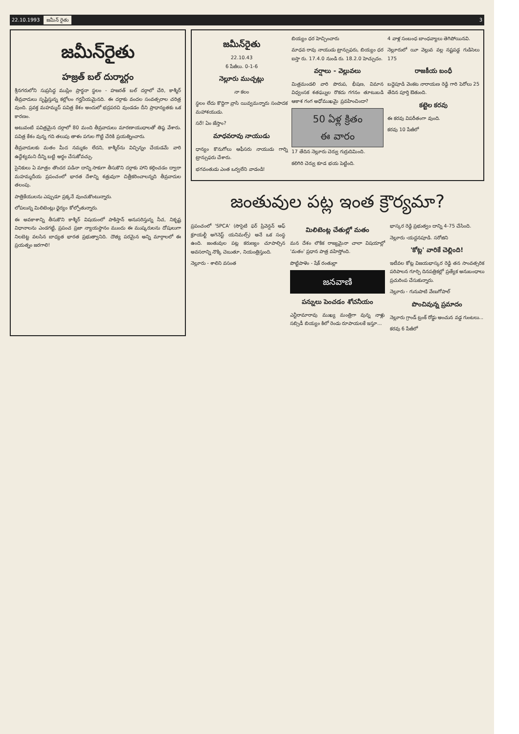22.10.1993 జమీన్ రైతు 3
జమీన్‌రైతు
హజ్రత్ బల్ దుర్మార్గం
శ్రీనగరులోని సుప్రసిద్ధ ముస్లిం ప్రార్థనా స్థలం - హజరత్ బల్ దర్గాలో చేరి, కాశ్మీర్ తీవ్రవాదులు సృష్టిస్తున్న కల్లోలం గర్హనీయమైనది. ఈ దర్గాకు వందల సంవత్సరాల చరిత్ర వుంది. ప్రవక్త మహమ్మద్ పవిత్ర కేశం అందులో భద్రపరచి వుండడం దీని ప్రాధాన్యతకు ఒక కారణం.
అటువంటి పవిత్రమైన దర్గాలో 80 మంది తీవ్రవాదులు మారణాయుధాలతో తిష్ఠ వేశారు. పవిత్ర కేశం వున్న గది తలుపు తాళం పగుల గొట్టి చేరికి ప్రయత్నించారు.
తీవ్రవాదులకు మతం మీద నమ్మకం లేదని, కాశ్మీర్‌ను విచ్ఛిన్నం చేయడమే వారి ఉద్దేశ్యమని దీన్ని బట్టి అర్థం చేసుకోవచ్చు.
సైనికులు ఏ మాత్రం తొందర పడినా దాన్ని సాకుగా తీసుకొని దర్గాకు హాని కల్గించడం ద్వారా మహమ్మదీయ ప్రపంచంలో భారత దేశాన్ని శత్రువుగా చిత్రీకరించాలన్నది తీవ్రవాదుల తలంపు.
పాత్రికేయులను ఎప్పుడూ ప్రక్కనే వుంచుకొంటున్నారు.
లోపలున్న మిలిటెంట్లు ధైర్యం కోల్పోతున్నారు.
ఈ అవకాశాన్ని తీసుకొని కాశ్మీర్ విషయంలో పాకిస్తాన్ అనుసరిస్తున్న నీచ, నికృష్ట విధానాలను ఎండగట్టి, ప్రపంచ ప్రజా న్యాయస్థానం ముందు ఈ ముష్కరులను దోషులుగా నిలబెట్ట వలసిన బాధ్యత భారత ప్రభుత్వానిది. దౌత్య పరమైన అన్ని మార్గాలలో ఈ ప్రయత్నం జరగాలి!
జమీన్‌రైతు
22.10.43
6 పేజీలు. 0-1-6
నెల్లూరు ముచ్చట్లు
నా కలం
స్థలం లేదు కొద్దిగా వ్రాసి యివ్వమన్నారు సంపాదక మహాశయుడు.
సరే! ఏం జేస్తాం?
మాధవరావు నాయుడు
ధాన్యం కొనుగోలు ఆఫీసరు నాయుడు గార్ని ట్రాన్సుఫరు చేశారు.
భగవంతుడు ఎంత ఒర్వలేని వాడండి!
బియ్యం ధర హెచ్చించారు
మాధవ రావు నాయుడు ట్రాన్సుఫరు, బియ్యం ధర ఐస్తా రు. 17.4.0 నుండి రు. 18.2.0 హెచ్చుదం.
వర్షాలు - వెల్లువలు
మిత్రమండలి వారి పొరుప, భీషణ, విమాన విధ్వంసక శతఘ్నుల రొకదు గగనం తూటుబడి ఆకాశ గంగ అధోముఖమై ప్రవహించిందా?
50 ఏళ్ల క్రితం
ఈ వారం
17 తేదిన నెల్లూరు చెర్వు గుర్రుదిమింది.
కలిగిరి చెర్వు కూడ భయ పెట్టింది.
4 వాళ్ల సంబంధ బాంధవ్యాలు తెగిపోయినవి.
నెల్లూరులో యీ వెల్లువ వల్ల నష్టపడ్డ గుడిసెలు 175
రాజకీయ బంధీ
బద్దెపూడి వెంకట నారాయణ రెడ్డి గారి పెరోలు 25 తేదిన పూర్తి ఔతుంది.
కట్టెల కరవు
ఈ కరవు విపరీతంగా వుంది.
కరవు 10 పేజీలో
జంతువుల పట్ల ఇంత క్రౌర్యమా?
ప్రపంచంలో 'SPCA' (సొసైటి ఫర్ ప్రివెన్షన్ ఆఫ్ క్రూయల్టీ అగెనెస్ట్ యనిమల్స్) అనే ఒక సంస్థ ఉంది. జంతువుల పట్ల కరుణ్యం చూపాల్సిన అవసరాన్ని నొక్కి చెబుతూ, నియంత్రిస్తుంది.
నెల్లూరు - శాలిని వసంత
మిలిటెంట్ల చేతుల్లో మతం
మన దేశం లౌకిక రాజ్యమైనా చాలా విషయాల్లో 'మతం' ప్రధాన పాత్ర వహిస్తోంది.
పొట్టిపాళెం - షేక్ రంతుల్లా
జనవాణి
పన్నులు పెంచడం శోచనీయం
ఎన్టీరామారావు ముఖ్య మంత్రిగా వున్న నాళ్లు సబ్సిడీ బియ్యం కిలో రెండు రూపాయలకే ఇస్తూ...
భాస్కర రెడ్డి ప్రభుత్వం దాన్ని 4-75 చేసింది.
నెల్లూరు -యద్దనపూడి. సరోజిని
'కోట్ల' వారికే చెల్లింది!
ఇటీవల కోట్ల విజయభాస్కర రెడ్డి తన సాంవత్సరిక పరిపాలన గూర్చి దినపత్రికల్లో ప్రత్యేక అనుబంధాలు ప్రచురింప చేసుకున్నారు.
నెల్లూరు - గునుపాటి వేణుగోపాల్
పొంచివున్న ప్రమాదం
నెల్లూరు గ్రాండ్ ట్రంక్ రోడ్డు అంచున వడ్డ గుంటలు...
కరవు 6 పేజీలో